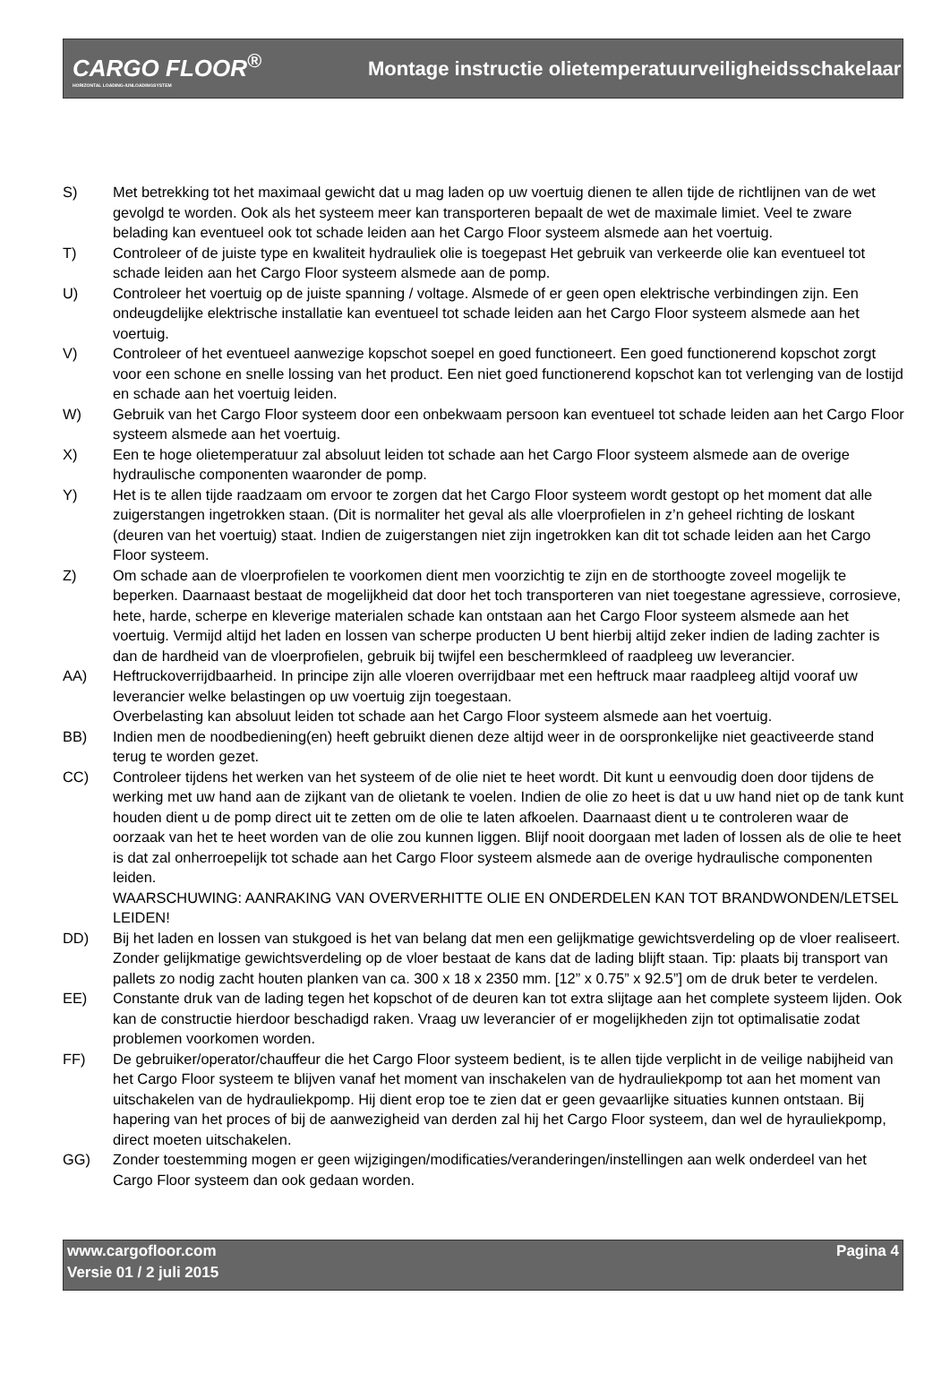CARGO FLOOR<sup>®</sup>
HORIZONTAL LOADING-/UNLOADINGSYSTEM
Montage instructie olietemperatuurveiligheidsschakelaar
S) Met betrekking tot het maximaal gewicht dat u mag laden op uw voertuig dienen te allen tijde de richtlijnen van de wet gevolgd te worden. Ook als het systeem meer kan transporteren bepaalt de wet de maximale limiet. Veel te zware belading kan eventueel ook tot schade leiden aan het Cargo Floor systeem alsmede aan het voertuig.
T) Controleer of de juiste type en kwaliteit hydrauliek olie is toegepast Het gebruik van verkeerde olie kan eventueel tot schade leiden aan het Cargo Floor systeem alsmede aan de pomp.
U) Controleer het voertuig op de juiste spanning / voltage. Alsmede of er geen open elektrische verbindingen zijn. Een ondeugdelijke elektrische installatie kan eventueel tot schade leiden aan het Cargo Floor systeem alsmede aan het voertuig.
V) Controleer of het eventueel aanwezige kopschot soepel en goed functioneert. Een goed functionerend kopschot zorgt voor een schone en snelle lossing van het product. Een niet goed functionerend kopschot kan tot verlenging van de lostijd en schade aan het voertuig leiden.
W) Gebruik van het Cargo Floor systeem door een onbekwaam persoon kan eventueel tot schade leiden aan het Cargo Floor systeem alsmede aan het voertuig.
X) Een te hoge olietemperatuur zal absoluut leiden tot schade aan het Cargo Floor systeem alsmede aan de overige hydraulische componenten waaronder de pomp.
Y) Het is te allen tijde raadzaam om ervoor te zorgen dat het Cargo Floor systeem wordt gestopt op het moment dat alle zuigerstangen ingetrokken staan. (Dit is normaliter het geval als alle vloerprofielen in z’n geheel richting de loskant (deuren van het voertuig) staat. Indien de zuigerstangen niet zijn ingetrokken kan dit tot schade leiden aan het Cargo Floor systeem.
Z) Om schade aan de vloerprofielen te voorkomen dient men voorzichtig te zijn en de storthoogte zoveel mogelijk te beperken. Daarnaast bestaat de mogelijkheid dat door het toch transporteren van niet toegestane agressieve, corrosieve, hete, harde, scherpe en kleverige materialen schade kan ontstaan aan het Cargo Floor systeem alsmede aan het voertuig. Vermijd altijd het laden en lossen van scherpe producten U bent hierbij altijd zeker indien de lading zachter is dan de hardheid van de vloerprofielen, gebruik bij twijfel een beschermkleed of raadpleeg uw leverancier.
AA) Heftruckoverrijdbaarheid. In principe zijn alle vloeren overrijdbaar met een heftruck maar raadpleeg altijd vooraf uw leverancier welke belastingen op uw voertuig zijn toegestaan.
Overbelasting kan absoluut leiden tot schade aan het Cargo Floor systeem alsmede aan het voertuig.
BB) Indien men de noodbediening(en) heeft gebruikt dienen deze altijd weer in de oorspronkelijke niet geactiveerde stand terug te worden gezet.
CC) Controleer tijdens het werken van het systeem of de olie niet te heet wordt. Dit kunt u eenvoudig doen door tijdens de werking met uw hand aan de zijkant van de olietank te voelen. Indien de olie zo heet is dat u uw hand niet op de tank kunt houden dient u de pomp direct uit te zetten om de olie te laten afkoelen. Daarnaast dient u te controleren waar de oorzaak van het te heet worden van de olie zou kunnen liggen. Blijf nooit doorgaan met laden of lossen als de olie te heet is dat zal onherroepelijk tot schade aan het Cargo Floor systeem alsmede aan de overige hydraulische componenten leiden.
WAARSCHUWING: AANRAKING VAN OVERVERHITTE OLIE EN ONDERDELEN KAN TOT BRANDWONDEN/LETSEL LEIDEN!
DD) Bij het laden en lossen van stukgoed is het van belang dat men een gelijkmatige gewichtsverdeling op de vloer realiseert. Zonder gelijkmatige gewichtsverdeling op de vloer bestaat de kans dat de lading blijft staan. Tip: plaats bij transport van pallets zo nodig zacht houten planken van ca. 300 x 18 x 2350 mm. [12” x 0.75” x 92.5”] om de druk beter te verdelen.
EE) Constante druk van de lading tegen het kopschot of de deuren kan tot extra slijtage aan het complete systeem lijden. Ook kan de constructie hierdoor beschadigd raken. Vraag uw leverancier of er mogelijkheden zijn tot optimalisatie zodat problemen voorkomen worden.
FF) De gebruiker/operator/chauffeur die het Cargo Floor systeem bedient, is te allen tijde verplicht in de veilige nabijheid van het Cargo Floor systeem te blijven vanaf het moment van inschakelen van de hydrauliekpomp tot aan het moment van uitschakelen van de hydrauliekpomp. Hij dient erop toe te zien dat er geen gevaarlijke situaties kunnen ontstaan. Bij hapering van het proces of bij de aanwezigheid van derden zal hij het Cargo Floor systeem, dan wel de hyrauliekpomp, direct moeten uitschakelen.
GG) Zonder toestemming mogen er geen wijzigingen/modificaties/veranderingen/instellingen aan welk onderdeel van het Cargo Floor systeem dan ook gedaan worden.
www.cargofloor.com Pagina 4
Versie 01 / 2 juli 2015